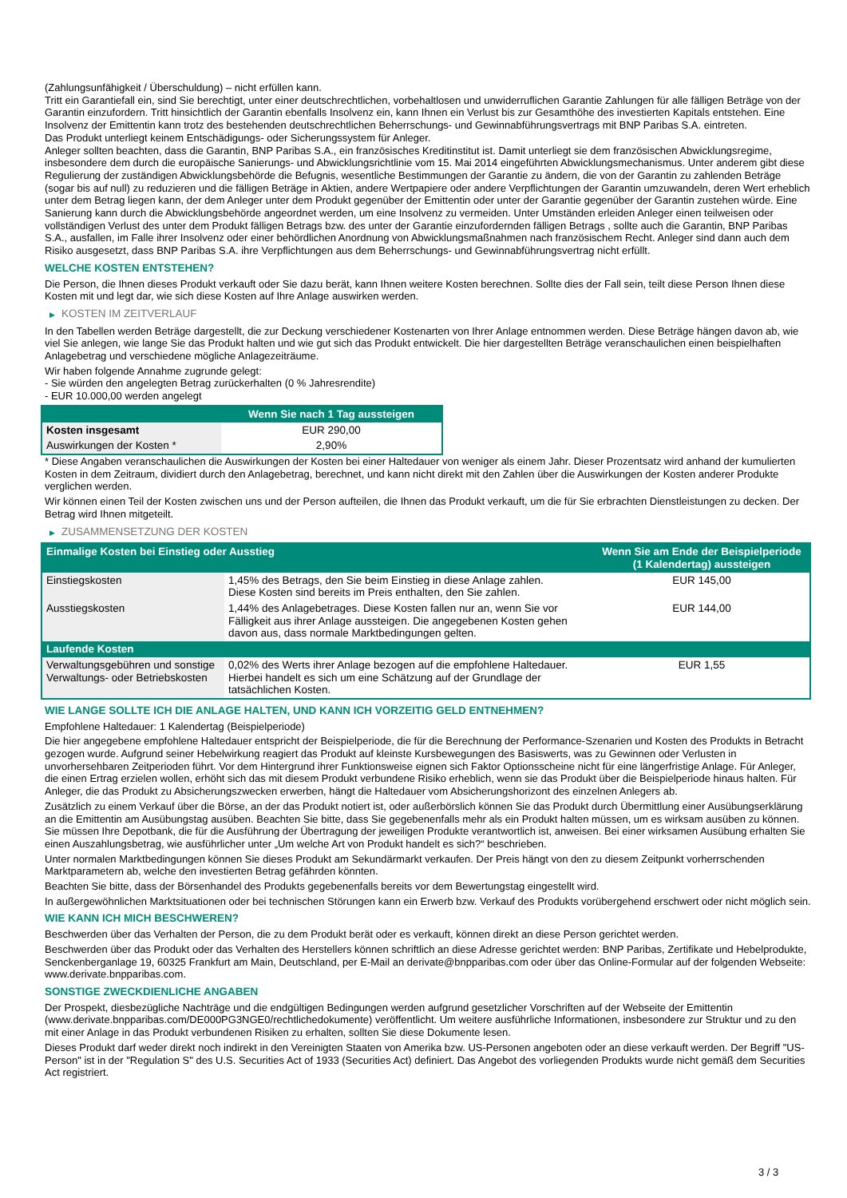(Zahlungsunfähigkeit / Überschuldung) – nicht erfüllen kann.
Tritt ein Garantiefall ein, sind Sie berechtigt, unter einer deutschrechtlichen, vorbehaltlosen und unwiderruflichen Garantie Zahlungen für alle fälligen Beträge von der Garantin einzufordern. Tritt hinsichtlich der Garantin ebenfalls Insolvenz ein, kann Ihnen ein Verlust bis zur Gesamthöhe des investierten Kapitals entstehen. Eine Insolvenz der Emittentin kann trotz des bestehenden deutschrechtlichen Beherrschungs- und Gewinnabführungsvertrags mit BNP Paribas S.A. eintreten.
Das Produkt unterliegt keinem Entschädigungs- oder Sicherungssystem für Anleger.
Anleger sollten beachten, dass die Garantin, BNP Paribas S.A., ein französisches Kreditinstitut ist. Damit unterliegt sie dem französischen Abwicklungsregime, insbesondere dem durch die europäische Sanierungs- und Abwicklungsrichtlinie vom 15. Mai 2014 eingeführten Abwicklungsmechanismus. Unter anderem gibt diese Regulierung der zuständigen Abwicklungsbehörde die Befugnis, wesentliche Bestimmungen der Garantie zu ändern, die von der Garantin zu zahlenden Beträge (sogar bis auf null) zu reduzieren und die fälligen Beträge in Aktien, andere Wertpapiere oder andere Verpflichtungen der Garantin umzuwandeln, deren Wert erheblich unter dem Betrag liegen kann, der dem Anleger unter dem Produkt gegenüber der Emittentin oder unter der Garantie gegenüber der Garantin zustehen würde. Eine Sanierung kann durch die Abwicklungsbehörde angeordnet werden, um eine Insolvenz zu vermeiden. Unter Umständen erleiden Anleger einen teilweisen oder vollständigen Verlust des unter dem Produkt fälligen Betrags bzw. des unter der Garantie einzufordernden fälligen Betrags , sollte auch die Garantin, BNP Paribas S.A., ausfallen, im Falle ihrer Insolvenz oder einer behördlichen Anordnung von Abwicklungsmaßnahmen nach französischem Recht. Anleger sind dann auch dem Risiko ausgesetzt, dass BNP Paribas S.A. ihre Verpflichtungen aus dem Beherrschungs- und Gewinnabführungsvertrag nicht erfüllt.
WELCHE KOSTEN ENTSTEHEN?
Die Person, die Ihnen dieses Produkt verkauft oder Sie dazu berät, kann Ihnen weitere Kosten berechnen. Sollte dies der Fall sein, teilt diese Person Ihnen diese Kosten mit und legt dar, wie sich diese Kosten auf Ihre Anlage auswirken werden.
▶ KOSTEN IM ZEITVERLAUF
In den Tabellen werden Beträge dargestellt, die zur Deckung verschiedener Kostenarten von Ihrer Anlage entnommen werden. Diese Beträge hängen davon ab, wie viel Sie anlegen, wie lange Sie das Produkt halten und wie gut sich das Produkt entwickelt. Die hier dargestellten Beträge veranschaulichen einen beispielhaften Anlagebetrag und verschiedene mögliche Anlagezeiträume.
Wir haben folgende Annahme zugrunde gelegt:
- Sie würden den angelegten Betrag zurückerhalten (0 % Jahresrendite)
- EUR 10.000,00 werden angelegt
| | Wenn Sie nach 1 Tag aussteigen |
| --- | --- |
| Kosten insgesamt | EUR 290,00 |
| Auswirkungen der Kosten * | 2,90% |
* Diese Angaben veranschaulichen die Auswirkungen der Kosten bei einer Haltedauer von weniger als einem Jahr. Dieser Prozentsatz wird anhand der kumulierten Kosten in dem Zeitraum, dividiert durch den Anlagebetrag, berechnet, und kann nicht direkt mit den Zahlen über die Auswirkungen der Kosten anderer Produkte verglichen werden.
Wir können einen Teil der Kosten zwischen uns und der Person aufteilen, die Ihnen das Produkt verkauft, um die für Sie erbrachten Dienstleistungen zu decken. Der Betrag wird Ihnen mitgeteilt.
▶ ZUSAMMENSETZUNG DER KOSTEN
| Einmalige Kosten bei Einstieg oder Ausstieg | | Wenn Sie am Ende der Beispielperiode (1 Kalendertag) aussteigen |
| --- | --- | --- |
| Einstiegskosten | 1,45% des Betrags, den Sie beim Einstieg in diese Anlage zahlen. Diese Kosten sind bereits im Preis enthalten, den Sie zahlen. | EUR 145,00 |
| Ausstiegskosten | 1,44% des Anlagebetrages. Diese Kosten fallen nur an, wenn Sie vor Fälligkeit aus ihrer Anlage aussteigen. Die angegebenen Kosten gehen davon aus, dass normale Marktbedingungen gelten. | EUR 144,00 |
| Laufende Kosten | | |
| Verwaltungsgebühren und sonstige Verwaltungs- oder Betriebskosten | 0,02% des Werts ihrer Anlage bezogen auf die empfohlene Haltedauer. Hierbei handelt es sich um eine Schätzung auf der Grundlage der tatsächlichen Kosten. | EUR 1,55 |
WIE LANGE SOLLTE ICH DIE ANLAGE HALTEN, UND KANN ICH VORZEITIG GELD ENTNEHMEN?
Empfohlene Haltedauer: 1 Kalendertag (Beispielperiode)
Die hier angegebene empfohlene Haltedauer entspricht der Beispielperiode, die für die Berechnung der Performance-Szenarien und Kosten des Produkts in Betracht gezogen wurde. Aufgrund seiner Hebelwirkung reagiert das Produkt auf kleinste Kursbewegungen des Basiswerts, was zu Gewinnen oder Verlusten in unvorhersehbaren Zeitperioden führt. Vor dem Hintergrund ihrer Funktionsweise eignen sich Faktor Optionsscheine nicht für eine längerfristige Anlage. Für Anleger, die einen Ertrag erzielen wollen, erhöht sich das mit diesem Produkt verbundene Risiko erheblich, wenn sie das Produkt über die Beispielperiode hinaus halten. Für Anleger, die das Produkt zu Absicherungszwecken erwerben, hängt die Haltedauer vom Absicherungshorizont des einzelnen Anlegers ab.
Zusätzlich zu einem Verkauf über die Börse, an der das Produkt notiert ist, oder außerbörslich können Sie das Produkt durch Übermittlung einer Ausübungserklärung an die Emittentin am Ausübungstag ausüben. Beachten Sie bitte, dass Sie gegebenenfalls mehr als ein Produkt halten müssen, um es wirksam ausüben zu können. Sie müssen Ihre Depotbank, die für die Ausführung der Übertragung der jeweiligen Produkte verantwortlich ist, anweisen. Bei einer wirksamen Ausübung erhalten Sie einen Auszahlungsbetrag, wie ausführlicher unter „Um welche Art von Produkt handelt es sich?“ beschrieben.
Unter normalen Marktbedingungen können Sie dieses Produkt am Sekundärmarkt verkaufen. Der Preis hängt von den zu diesem Zeitpunkt vorherrschenden Marktparametern ab, welche den investierten Betrag gefährden könnten.
Beachten Sie bitte, dass der Börsenhandel des Produkts gegebenenfalls bereits vor dem Bewertungstag eingestellt wird.
In außergewöhnlichen Marktsituationen oder bei technischen Störungen kann ein Erwerb bzw. Verkauf des Produkts vorübergehend erschwert oder nicht möglich sein.
WIE KANN ICH MICH BESCHWEREN?
Beschwerden über das Verhalten der Person, die zu dem Produkt berät oder es verkauft, können direkt an diese Person gerichtet werden.
Beschwerden über das Produkt oder das Verhalten des Herstellers können schriftlich an diese Adresse gerichtet werden: BNP Paribas, Zertifikate und Hebelprodukte, Senckenberganlage 19, 60325 Frankfurt am Main, Deutschland, per E-Mail an derivate@bnpparibas.com oder über das Online-Formular auf der folgenden Webseite: www.derivate.bnpparibas.com.
SONSTIGE ZWECKDIENLICHE ANGABEN
Der Prospekt, diesbezügliche Nachträge und die endgültigen Bedingungen werden aufgrund gesetzlicher Vorschriften auf der Webseite der Emittentin (www.derivate.bnpparibas.com/DE000PG3NGE0/rechtlichedokumente) veröffentlicht. Um weitere ausführliche Informationen, insbesondere zur Struktur und zu den mit einer Anlage in das Produkt verbundenen Risiken zu erhalten, sollten Sie diese Dokumente lesen.
Dieses Produkt darf weder direkt noch indirekt in den Vereinigten Staaten von Amerika bzw. US-Personen angeboten oder an diese verkauft werden. Der Begriff "US-Person" ist in der "Regulation S" des U.S. Securities Act of 1933 (Securities Act) definiert. Das Angebot des vorliegenden Produkts wurde nicht gemäß dem Securities Act registriert.
3 / 3